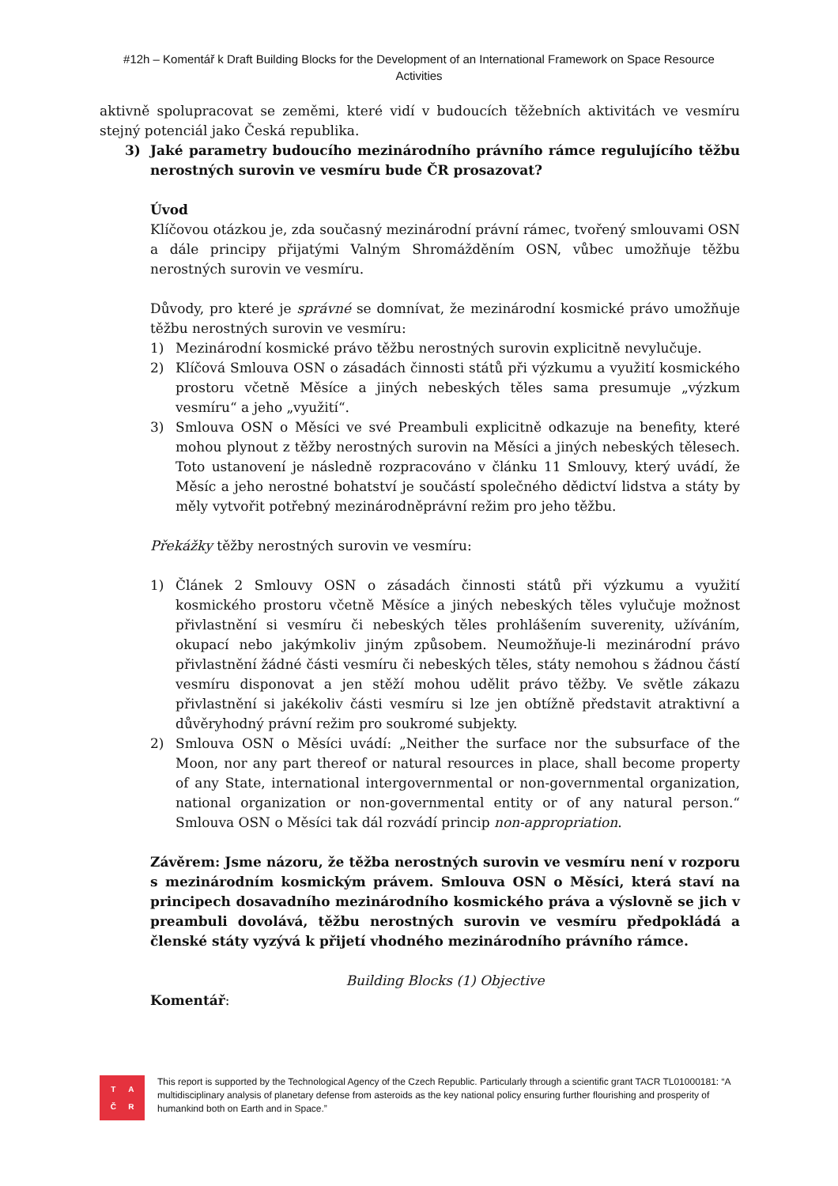#12h – Komentář k Draft Building Blocks for the Development of an International Framework on Space Resource Activities
aktivně spolupracovat se zeměmi, které vidí v budoucích těžebních aktivitách ve vesmíru stejný potenciál jako Česká republika.
3) Jaké parametry budoucího mezinárodního právního rámce regulujícího těžbu nerostných surovin ve vesmíru bude ČR prosazovat?
Úvod
Klíčovou otázkou je, zda současný mezinárodní právní rámec, tvořený smlouvami OSN a dále principy přijatými Valným Shromážděním OSN, vůbec umožňuje těžbu nerostných surovin ve vesmíru.
Důvody, pro které je správné se domnívat, že mezinárodní kosmické právo umožňuje těžbu nerostných surovin ve vesmíru:
1) Mezinárodní kosmické právo těžbu nerostných surovin explicitně nevylučuje.
2) Klíčová Smlouva OSN o zásadách činnosti států při výzkumu a využití kosmického prostoru včetně Měsíce a jiných nebeských těles sama presumuje „výzkum vesmíru“ a jeho „využití“.
3) Smlouva OSN o Měsíci ve své Preambuli explicitně odkazuje na benefity, které mohou plynout z těžby nerostných surovin na Měsíci a jiných nebeských tělesech. Toto ustanovení je následně rozpracováno v článku 11 Smlouvy, který uvádí, že Měsíc a jeho nerostné bohatství je součástí společného dědictví lidstva a státy by měly vytvořit potřebný mezinárodněprávní režim pro jeho těžbu.
Překážky těžby nerostných surovin ve vesmíru:
1) Článek 2 Smlouvy OSN o zásadách činnosti států při výzkumu a využití kosmického prostoru včetně Měsíce a jiných nebeských těles vylučuje možnost přivlastnění si vesmíru či nebeských těles prohlášením suverenity, užíváním, okupací nebo jakýmkoliv jiným způsobem. Neumožňuje-li mezinárodní právo přivlastnění žádné části vesmíru či nebeských těles, státy nemohou s žádnou částí vesmíru disponovat a jen stěží mohou udělit právo těžby. Ve světle zákazu přivlastnění si jakékoliv části vesmíru si lze jen obtížně představit atraktivní a důvěryhodný právní režim pro soukromé subjekty.
2) Smlouva OSN o Měsíci uvádí: „Neither the surface nor the subsurface of the Moon, nor any part thereof or natural resources in place, shall become property of any State, international intergovernmental or non-governmental organization, national organization or non-governmental entity or of any natural person.“ Smlouva OSN o Měsíci tak dál rozvádí princip non-appropriation.
Závěrem: Jsme názoru, že těžba nerostných surovin ve vesmíru není v rozporu s mezinárodním kosmickým právem. Smlouva OSN o Měsíci, která staví na principech dosavadního mezinárodního kosmického práva a výslovně se jich v preambuli dovolává, těžbu nerostných surovin ve vesmíru předpokládá a členské státy vyzývá k přijetí vhodného mezinárodního právního rámce.
Building Blocks (1) Objective
Komentář:
TAČR
This report is supported by the Technological Agency of the Czech Republic. Particularly through a scientific grant TACR TL01000181: “A multidisciplinary analysis of planetary defense from asteroids as the key national policy ensuring further flourishing and prosperity of humankind both on Earth and in Space.”